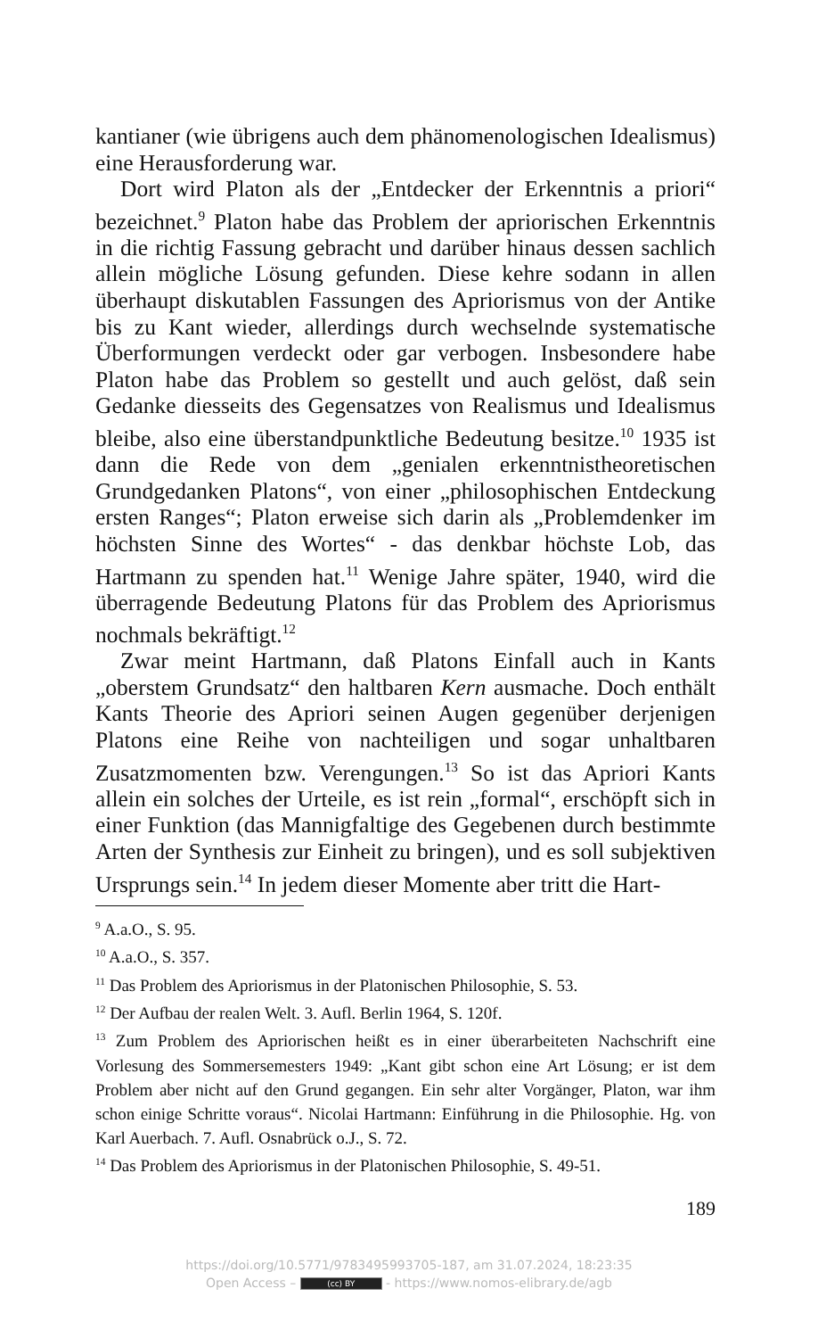kantianer (wie übrigens auch dem phänomenologischen Idealismus) eine Herausforderung war.
Dort wird Platon als der „Entdecker der Erkenntnis a priori“ bezeichnet.<sup>9</sup> Platon habe das Problem der apriorischen Erkenntnis in die richtig Fassung gebracht und darüber hinaus dessen sachlich allein mögliche Lösung gefunden. Diese kehre sodann in allen überhaupt diskutablen Fassungen des Apriorismus von der Antike bis zu Kant wieder, allerdings durch wechselnde systematische Überformungen verdeckt oder gar verbogen. Insbesondere habe Platon habe das Problem so gestellt und auch gelöst, daß sein Gedanke diesseits des Gegensatzes von Realismus und Idealismus bleibe, also eine überstandpunktliche Bedeutung besitze.<sup>10</sup> 1935 ist dann die Rede von dem „genialen erkenntnistheoretischen Grundgedanken Platons“, von einer „philosophischen Entdeckung ersten Ranges“; Platon erweise sich darin als „Problemdenker im höchsten Sinne des Wortes“ - das denkbar höchste Lob, das Hartmann zu spenden hat.<sup>11</sup> Wenige Jahre später, 1940, wird die überragende Bedeutung Platons für das Problem des Apriorismus nochmals bekräftigt.<sup>12</sup>
Zwar meint Hartmann, daß Platons Einfall auch in Kants „oberstem Grundsatz“ den haltbaren Kern ausmache. Doch enthält Kants Theorie des Apriori seinen Augen gegenüber derjenigen Platons eine Reihe von nachteiligen und sogar unhaltbaren Zusatzmomenten bzw. Verengungen.<sup>13</sup> So ist das Apriori Kants allein ein solches der Urteile, es ist rein „formal“, erschöpft sich in einer Funktion (das Mannigfaltige des Gegebenen durch bestimmte Arten der Synthesis zur Einheit zu bringen), und es soll subjektiven Ursprungs sein.<sup>14</sup> In jedem dieser Momente aber tritt die Hart-
<sup>9</sup> A.a.O., S. 95.
<sup>10</sup> A.a.O., S. 357.
<sup>11</sup> Das Problem des Apriorismus in der Platonischen Philosophie, S. 53.
<sup>12</sup> Der Aufbau der realen Welt. 3. Aufl. Berlin 1964, S. 120f.
<sup>13</sup> Zum Problem des Apriorischen heißt es in einer überarbeiteten Nachschrift eine Vorlesung des Sommersemesters 1949: „Kant gibt schon eine Art Lösung; er ist dem Problem aber nicht auf den Grund gegangen. Ein sehr alter Vorgänger, Platon, war ihm schon einige Schritte voraus“. Nicolai Hartmann: Einführung in die Philosophie. Hg. von Karl Auerbach. 7. Aufl. Osnabrück o.J., S. 72.
<sup>14</sup> Das Problem des Apriorismus in der Platonischen Philosophie, S. 49-51.
189
https://doi.org/10.5771/9783495993705-187, am 31.07.2024, 18:23:35
Open Access – (cc) BY - https://www.nomos-elibrary.de/agb